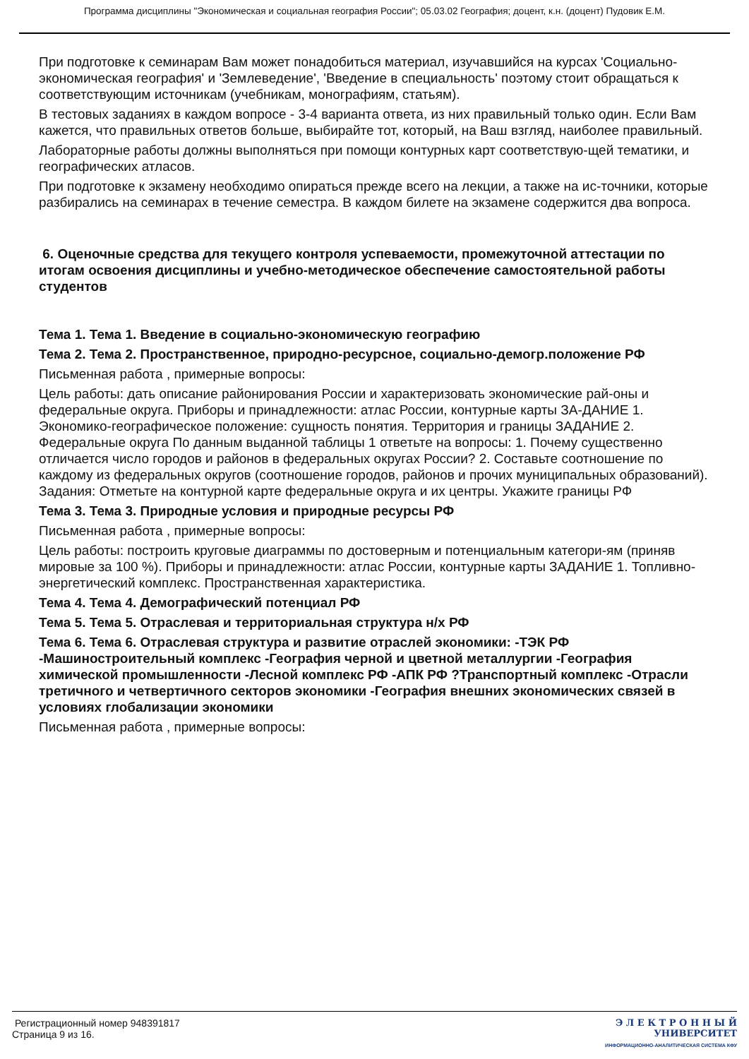Программа дисциплины "Экономическая и социальная география России"; 05.03.02 География; доцент, к.н. (доцент) Пудовик Е.М.
При подготовке к семинарам Вам может понадобиться материал, изучавшийся на курсах 'Социально-экономическая география' и 'Землеведение', 'Введение в специальность' поэтому стоит обращаться к соответствующим источникам (учебникам, монографиям, статьям).
В тестовых заданиях в каждом вопросе - 3-4 варианта ответа, из них правильный только один. Если Вам кажется, что правильных ответов больше, выбирайте тот, который, на Ваш взгляд, наиболее правильный.
Лабораторные работы должны выполняться при помощи контурных карт соответствую-щей тематики, и географических атласов.
При подготовке к экзамену необходимо опираться прежде всего на лекции, а также на ис-точники, которые разбирались на семинарах в течение семестра. В каждом билете на экзамене содержится два вопроса.
6. Оценочные средства для текущего контроля успеваемости, промежуточной аттестации по итогам освоения дисциплины и учебно-методическое обеспечение самостоятельной работы студентов
Тема 1. Тема 1. Введение в социально-экономическую географию
Тема 2. Тема 2. Пространственное, природно-ресурсное, социально-демогр.положение РФ
Письменная работа , примерные вопросы:
Цель работы: дать описание районирования России и характеризовать экономические рай-оны и федеральные округа. Приборы и принадлежности: атлас России, контурные карты ЗА-ДАНИЕ 1. Экономико-географическое положение: сущность понятия. Территория и границы ЗАДАНИЕ 2. Федеральные округа По данным выданной таблицы 1 ответьте на вопросы: 1. Почему существенно отличается число городов и районов в федеральных округах России? 2. Составьте соотношение по каждому из федеральных округов (соотношение городов, районов и прочих муниципальных образований). Задания: Отметьте на контурной карте федеральные округа и их центры. Укажите границы РФ
Тема 3. Тема 3. Природные условия и природные ресурсы РФ
Письменная работа , примерные вопросы:
Цель работы: построить круговые диаграммы по достоверным и потенциальным категори-ям (приняв мировые за 100 %). Приборы и принадлежности: атлас России, контурные карты ЗАДАНИЕ 1. Топливно-энергетический комплекс. Пространственная характеристика.
Тема 4. Тема 4. Демографический потенциал РФ
Тема 5. Тема 5. Отраслевая и территориальная структура н/х РФ
Тема 6. Тема 6. Отраслевая структура и развитие отраслей экономики: -ТЭК РФ -Машиностроительный комплекс -География черной и цветной металлургии -География химической промышленности -Лесной комплекс РФ -АПК РФ ?Транспортный комплекс -Отрасли третичного и четвертичного секторов экономики -География внешних экономических связей в условиях глобализации экономики
Письменная работа , примерные вопросы:
Регистрационный номер 948391817
Страница 9 из 16.
Э Л Е К Т Р О Н Н Ы Й
УНИВЕРСИТЕТ
ИНФОРМАЦИОННО-АНАЛИТИЧЕСКАЯ СИСТЕМА КФУ